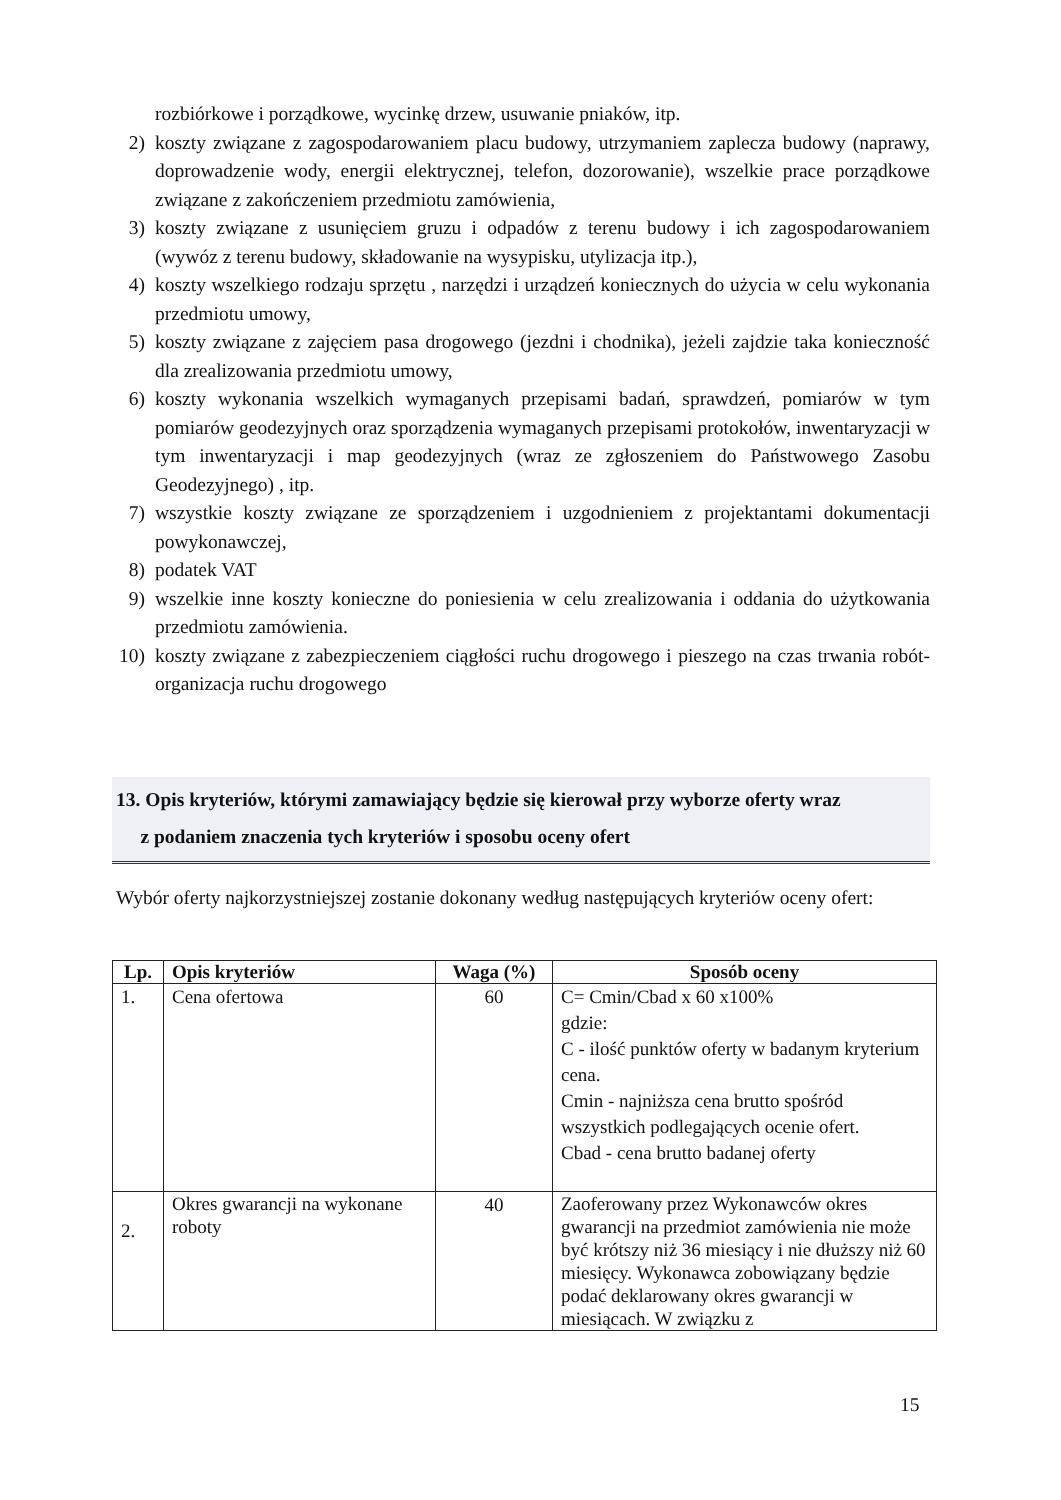rozbiórkowe i porządkowe, wycinkę drzew, usuwanie pniaków, itp.
2) koszty związane z zagospodarowaniem placu budowy, utrzymaniem zaplecza budowy (naprawy, doprowadzenie wody, energii elektrycznej, telefon, dozorowanie), wszelkie prace porządkowe związane z zakończeniem przedmiotu zamówienia,
3) koszty związane z usunięciem gruzu i odpadów z terenu budowy i ich zagospodarowaniem (wywóz z terenu budowy, składowanie na wysypisku, utylizacja itp.),
4) koszty wszelkiego rodzaju sprzętu , narzędzi i urządzeń koniecznych do użycia w celu wykonania przedmiotu umowy,
5) koszty związane z zajęciem pasa drogowego (jezdni i chodnika), jeżeli zajdzie taka konieczność dla zrealizowania przedmiotu umowy,
6) koszty wykonania wszelkich wymaganych przepisami badań, sprawdzeń, pomiarów w tym pomiarów geodezyjnych oraz sporządzenia wymaganych przepisami protokołów, inwentaryzacji w tym inwentaryzacji i map geodezyjnych (wraz ze zgłoszeniem do Państwowego Zasobu Geodezyjnego) , itp.
7) wszystkie koszty związane ze sporządzeniem i uzgodnieniem z projektantami dokumentacji powykonawczej,
8) podatek VAT
9) wszelkie inne koszty konieczne do poniesienia w celu zrealizowania i oddania do użytkowania przedmiotu zamówienia.
10)
koszty związane z zabezpieczeniem ciągłości ruchu drogowego i pieszego na czas trwania robót-organizacja ruchu drogowego
13. Opis kryteriów, którymi zamawiający będzie się kierował przy wyborze oferty wraz
z podaniem znaczenia tych kryteriów i sposobu oceny ofert
Wybór oferty najkorzystniejszej zostanie dokonany według następujących kryteriów oceny ofert:
| Lp. | Opis kryteriów | Waga (%) | Sposób oceny |
| --- | --- | --- | --- |
| 1. | Cena ofertowa | 60 | C= Cmin/Cbad x 60 x100% gdzie: C - ilość punktów oferty w badanym kryterium cena. Cmin - najniższa cena brutto spośród wszystkich podlegających ocenie ofert. Cbad - cena brutto badanej oferty |
| 2. | Okres gwarancji na wykonane roboty | 40 | Zaoferowany przez Wykonawców okres gwarancji na przedmiot zamówienia nie może być krótszy niż 36 miesiący i nie dłuższy niż 60 miesięcy. Wykonawca zobowiązany będzie podać deklarowany okres gwarancji w miesiącach. W związku z |
15